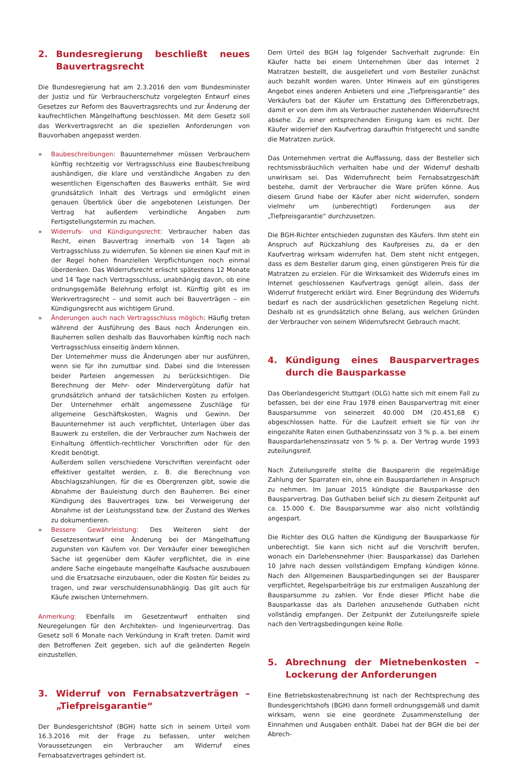2. Bundesregierung beschließt neues Bauvertragsrecht
Die Bundesregierung hat am 2.3.2016 den vom Bundesminister der Justiz und für Verbraucherschutz vorgelegten Entwurf eines Gesetzes zur Reform des Bauvertragsrechts und zur Änderung der kaufrechtlichen Mängelhaftung beschlossen. Mit dem Gesetz soll das Werkvertragsrecht an die speziellen Anforderungen von Bauvorhaben angepasst werden.
» Baubeschreibungen: Bauunternehmer müssen Verbrauchern künftig rechtzeitig vor Vertragsschluss eine Baubeschreibung aushändigen, die klare und verständliche Angaben zu den wesentlichen Eigenschaften des Bauwerks enthält. Sie wird grundsätzlich Inhalt des Vertrags und ermöglicht einen genauen Überblick über die angebotenen Leistungen. Der Vertrag hat außerdem verbindliche Angaben zum Fertigstellungstermin zu machen.
» Widerrufs- und Kündigungsrecht: Verbraucher haben das Recht, einen Bauvertrag innerhalb von 14 Tagen ab Vertragsschluss zu widerrufen. So können sie einen Kauf mit in der Regel hohen finanziellen Verpflichtungen noch einmal überdenken. Das Widerrufsrecht erlischt spätestens 12 Monate und 14 Tage nach Vertragsschluss, unabhängig davon, ob eine ordnungsgemäße Belehrung erfolgt ist. Künftig gibt es im Werkvertragsrecht – und somit auch bei Bauverträgen – ein Kündigungsrecht aus wichtigem Grund.
» Änderungen auch nach Vertragsschluss möglich: Häufig treten während der Ausführung des Baus noch Änderungen ein. Bauherren sollen deshalb das Bauvorhaben künftig noch nach Vertragsschluss einseitig ändern können.
Der Unternehmer muss die Änderungen aber nur ausführen, wenn sie für ihn zumutbar sind. Dabei sind die Interessen beider Parteien angemessen zu berücksichtigen. Die Berechnung der Mehr- oder Mindervergütung dafür hat grundsätzlich anhand der tatsächlichen Kosten zu erfolgen. Der Unternehmer erhält angemessene Zuschläge für allgemeine Geschäftskosten, Wagnis und Gewinn. Der Bauunternehmer ist auch verpflichtet, Unterlagen über das Bauwerk zu erstellen, die der Verbraucher zum Nachweis der Einhaltung öffentlich-rechtlicher Vorschriften oder für den Kredit benötigt.
Außerdem sollen verschiedene Vorschriften vereinfacht oder effektiver gestaltet werden, z. B. die Berechnung von Abschlagszahlungen, für die es Obergrenzen gibt, sowie die Abnahme der Bauleistung durch den Bauherren. Bei einer Kündigung des Bauvertrages bzw. bei Verweigerung der Abnahme ist der Leistungsstand bzw. der Zustand des Werkes zu dokumentieren.
» Bessere Gewährleistung: Des Weiteren sieht der Gesetzesentwurf eine Änderung bei der Mängelhaftung zugunsten von Käufern vor. Der Verkäufer einer beweglichen Sache ist gegenüber dem Käufer verpflichtet, die in eine andere Sache eingebaute mangelhafte Kaufsache auszubauen und die Ersatzsache einzubauen, oder die Kosten für beides zu tragen, und zwar verschuldensunabhängig. Das gilt auch für Käufe zwischen Unternehmern.
Anmerkung: Ebenfalls im Gesetzentwurf enthalten sind Neuregelungen für den Architekten- und Ingenieurvertrag. Das Gesetz soll 6 Monate nach Verkündung in Kraft treten. Damit wird den Betroffenen Zeit gegeben, sich auf die geänderten Regeln einzustellen.
3. Widerruf von Fernabsatzverträgen – „Tiefpreisgarantie“
Der Bundesgerichtshof (BGH) hatte sich in seinem Urteil vom 16.3.2016 mit der Frage zu befassen, unter welchen Voraussetzungen ein Verbraucher am Widerruf eines Fernabsatzvertrages gehindert ist.
Dem Urteil des BGH lag folgender Sachverhalt zugrunde: Ein Käufer hatte bei einem Unternehmen über das Internet 2 Matratzen bestellt, die ausgeliefert und vom Besteller zunächst auch bezahlt worden waren. Unter Hinweis auf ein günstigeres Angebot eines anderen Anbieters und eine „Tiefpreisgarantie“ des Verkäufers bat der Käufer um Erstattung des Differenzbetrags, damit er von dem ihm als Verbraucher zustehenden Widerrufsrecht absehe. Zu einer entsprechenden Einigung kam es nicht. Der Käufer widerrief den Kaufvertrag daraufhin fristgerecht und sandte die Matratzen zurück.
Das Unternehmen vertrat die Auffassung, dass der Besteller sich rechtsmissbräuchlich verhalten habe und der Widerruf deshalb unwirksam sei. Das Widerrufsrecht beim Fernabsatzgeschäft bestehe, damit der Verbraucher die Ware prüfen könne. Aus diesem Grund habe der Käufer aber nicht widerrufen, sondern vielmehr um (unberechtigt) Forderungen aus der „Tiefpreisgarantie“ durchzusetzen.
Die BGH-Richter entschieden zugunsten des Käufers. Ihm steht ein Anspruch auf Rückzahlung des Kaufpreises zu, da er den Kaufvertrag wirksam widerrufen hat. Dem steht nicht entgegen, dass es dem Besteller darum ging, einen günstigeren Preis für die Matratzen zu erzielen. Für die Wirksamkeit des Widerrufs eines im Internet geschlossenen Kaufvertrags genügt allein, dass der Widerruf fristgerecht erklärt wird. Einer Begründung des Widerrufs bedarf es nach der ausdrücklichen gesetzlichen Regelung nicht. Deshalb ist es grundsätzlich ohne Belang, aus welchen Gründen der Verbraucher von seinem Widerrufsrecht Gebrauch macht.
4. Kündigung eines Bausparvertrages durch die Bausparkasse
Das Oberlandesgericht Stuttgart (OLG) hatte sich mit einem Fall zu befassen, bei der eine Frau 1978 einen Bausparvertrag mit einer Bausparsumme von seinerzeit 40.000 DM (20.451,68 €) abgeschlossen hatte. Für die Laufzeit erhielt sie für von ihr eingezahlte Raten einen Guthabenzinssatz von 3 % p. a. bei einem Bauspardarlehenszinssatz von 5 % p. a. Der Vertrag wurde 1993 zuteilungsreif.
Nach Zuteilungsreife stellte die Bausparerin die regelmäßige Zahlung der Sparraten ein, ohne ein Bauspardarlehen in Anspruch zu nehmen. Im Januar 2015 kündigte die Bausparkasse den Bausparvertrag. Das Guthaben belief sich zu diesem Zeitpunkt auf ca. 15.000 €. Die Bausparsumme war also nicht vollständig angespart.
Die Richter des OLG halten die Kündigung der Bausparkasse für unberechtigt. Sie kann sich nicht auf die Vorschrift berufen, wonach ein Darlehensnehmer (hier: Bausparkasse) das Darlehen 10 Jahre nach dessen vollständigem Empfang kündigen könne. Nach den Allgemeinen Bausparbedingungen sei der Bausparer verpflichtet, Regelsparbeiträge bis zur erstmaligen Auszahlung der Bausparsumme zu zahlen. Vor Ende dieser Pflicht habe die Bausparkasse das als Darlehen anzusehende Guthaben nicht vollständig empfangen. Der Zeitpunkt der Zuteilungsreife spiele nach den Vertragsbedingungen keine Rolle.
5. Abrechnung der Mietnebenkosten – Lockerung der Anforderungen
Eine Betriebskostenabrechnung ist nach der Rechtsprechung des Bundesgerichtshofs (BGH) dann formell ordnungsgemäß und damit wirksam, wenn sie eine geordnete Zusammenstellung der Einnahmen und Ausgaben enthält. Dabei hat der BGH die bei der Abrech-